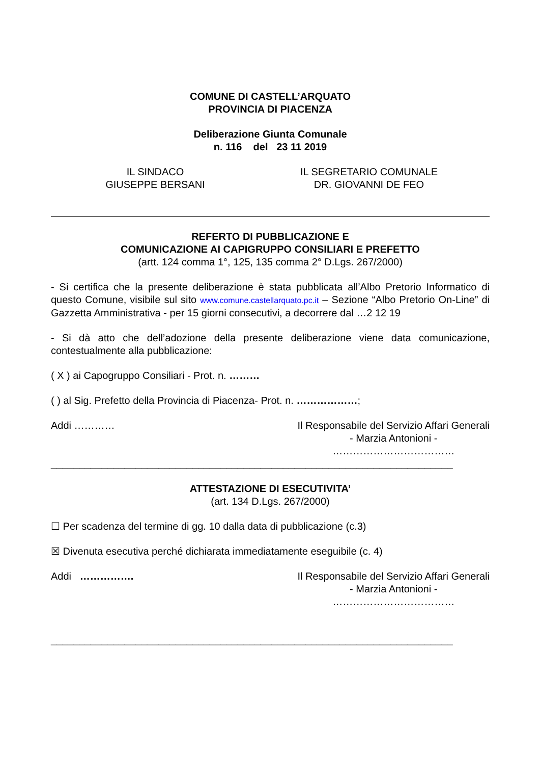COMUNE DI CASTELL’ARQUATO
PROVINCIA DI PIACENZA
Deliberazione Giunta Comunale
n. 116 del 23 11 2019
IL SINDACO
GIUSEPPE BERSANI
IL SEGRETARIO COMUNALE
DR. GIOVANNI DE FEO
REFERTO DI PUBBLICAZIONE E
COMUNICAZIONE AI CAPIGRUPPO CONSILIARI E PREFETTO
(artt. 124 comma 1°, 125, 135 comma 2° D.Lgs. 267/2000)
- Si certifica che la presente deliberazione è stata pubblicata all’Albo Pretorio Informatico di questo Comune, visibile sul sito www.comune.castellarquato.pc.it – Sezione “Albo Pretorio On-Line” di Gazzetta Amministrativa - per 15 giorni consecutivi, a decorrere dal …2 12 19
- Si dà atto che dell’adozione della presente deliberazione viene data comunicazione, contestualmente alla pubblicazione:
( X ) ai Capogruppo Consiliari - Prot. n. ………
( ) al Sig. Prefetto della Provincia di Piacenza- Prot. n. ………………;
Addi ………… Il Responsabile del Servizio Affari Generali
- Marzia Antonioni -
………………………………
_______________________________________________________________________
ATTESTAZIONE DI ESECUTIVITA’
(art. 134 D.Lgs. 267/2000)
☐ Per scadenza del termine di gg. 10 dalla data di pubblicazione (c.3)
☒ Divenuta esecutiva perché dichiarata immediatamente eseguibile (c. 4)
Addi ……………. Il Responsabile del Servizio Affari Generali
- Marzia Antonioni -
………………………………
_______________________________________________________________________